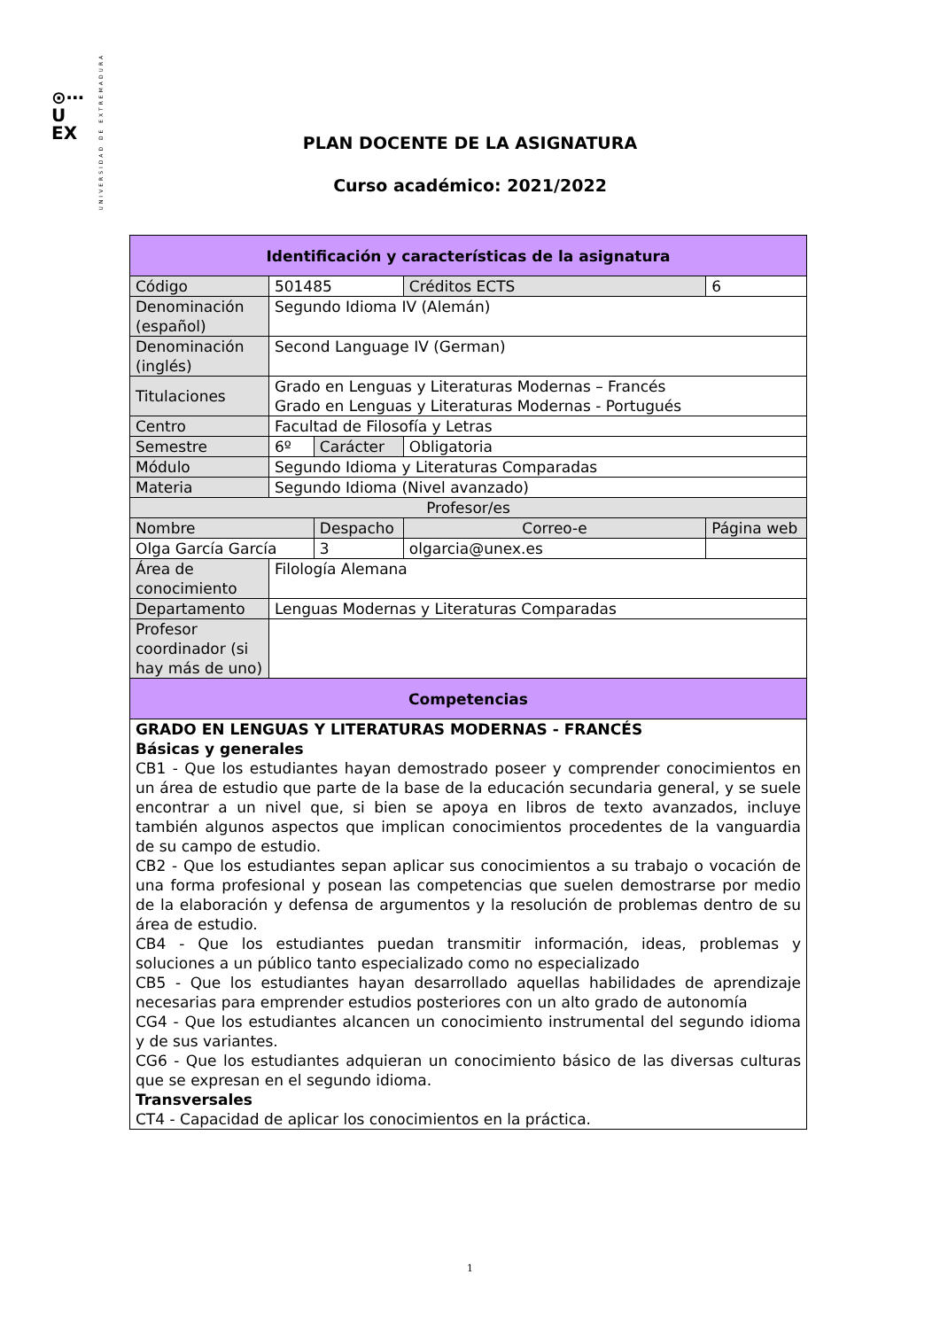⊙⋯
U
EX
UNIVERSIDAD DE EXTREMADURA
PLAN DOCENTE DE LA ASIGNATURA
Curso académico: 2021/2022
| Identificación y características de la asignatura | | | | |
| --- | --- | --- | --- | --- |
| Código | 501485 | | Créditos ECTS | 6 |
| Denominación (español) | Segundo Idioma IV (Alemán) | | | |
| Denominación (inglés) | Second Language IV (German) | | | |
| Titulaciones | Grado en Lenguas y Literaturas Modernas – Francés Grado en Lenguas y Literaturas Modernas - Portugués | | | |
| Centro | Facultad de Filosofía y Letras | | | |
| Semestre | 6º | Carácter | Obligatoria | |
| Módulo | Segundo Idioma y Literaturas Comparadas | | | |
| Materia | Segundo Idioma (Nivel avanzado) | | | |
| Profesor/es | | | | |
| Nombre | | Despacho | Correo-e | Página web |
| Olga García García | | 3 | olgarcia@unex.es | |
| Área de conocimiento | Filología Alemana | | | |
| Departamento | Lenguas Modernas y Literaturas Comparadas | | | |
| Profesor coordinador (si hay más de uno) | | | | |
| Competencias | | | | |
| GRADO EN LENGUAS Y LITERATURAS MODERNAS - FRANCÉS Básicas y generales CB1 - Que los estudiantes hayan demostrado poseer y comprender conocimientos en un área de estudio que parte de la base de la educación secundaria general, y se suele encontrar a un nivel que, si bien se apoya en libros de texto avanzados, incluye también algunos aspectos que implican conocimientos procedentes de la vanguardia de su campo de estudio. CB2 - Que los estudiantes sepan aplicar sus conocimientos a su trabajo o vocación de una forma profesional y posean las competencias que suelen demostrarse por medio de la elaboración y defensa de argumentos y la resolución de problemas dentro de su área de estudio. CB4 - Que los estudiantes puedan transmitir información, ideas, problemas y soluciones a un público tanto especializado como no especializado CB5 - Que los estudiantes hayan desarrollado aquellas habilidades de aprendizaje necesarias para emprender estudios posteriores con un alto grado de autonomía CG4 - Que los estudiantes alcancen un conocimiento instrumental del segundo idioma y de sus variantes. CG6 - Que los estudiantes adquieran un conocimiento básico de las diversas culturas que se expresan en el segundo idioma. Transversales CT4 - Capacidad de aplicar los conocimientos en la práctica. | | | | |
1